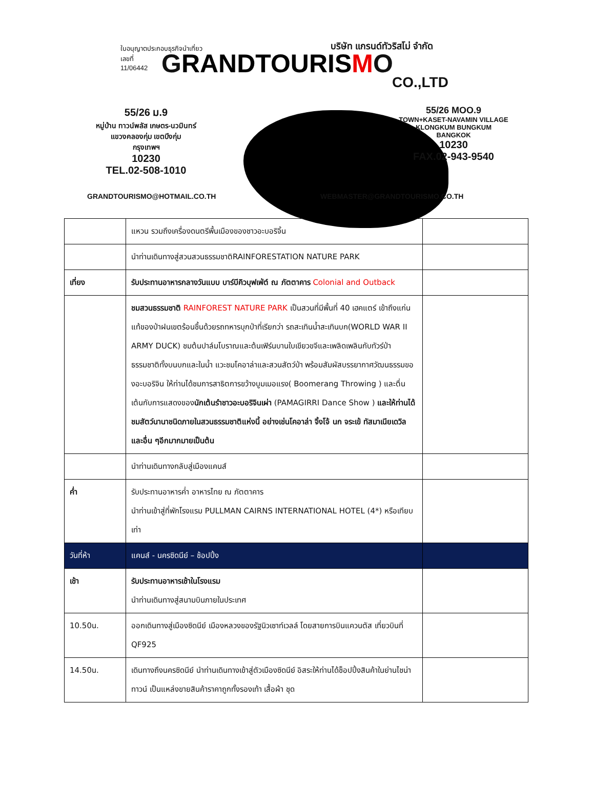ใบอนุญาตประกอบธุรกิจนำเที่ยว
เลขที่
11/06442
บริษัท แกรนด์ทัวริสโม่ จำกัด
GRANDTOURIS MO
CO.,LTD
55/26 ม.9
หมู่บ้าน ทาวน์พลัส เกษตร-นวมินทร์
แขวงคลองกุ่ม เขตบึงกุ่ม
กรุงเทพฯ
10230
TEL.02-508-1010
55/26 MOO.9
TOWN+KASET-NAVAMIN VILLAGE
KLONGKUM BUNGKUM
BANGKOK
10230
FAX.02-943-9540
GRANDTOURISMO@HOTMAIL.CO.TH WEBMASTER@GRANDTOURISMO.CO.TH
| | แหวน รวมถึงเครื่องดนตรีพื้นเมืองของชาวอะบอริจิ้น | |
| | นำท่านเดินทางสู่สวนสวนธรรมชาติRAINFORESTATION NATURE PARK | |
| เที่ยง | รับประทานอาหารกลางวันแบบ บาร์บีคิวบุฟเฟ่ต์ ณ ภัตตาคาร Colonial and Outback | |
| | ชมสวนธรรมชาติ RAINFOREST NATURE PARK เป็นสวนที่มีพื้นที่ 40 เฮคแตร์ เข้าถึงแก่นแท้ของป่าฝนเขตร้อนชื้นด้วยรถทหารบุกป่าที่เรียกว่า รถสะเทินน้ำสะเทินบก(WORLD WAR II ARMY DUCK) ชมต้นปาล์มโบราณและต้นเฟิร์นบานใบเขียวขจีและเพลิดเพลินกับทัวร์ป่าธรรมชาติทั้งบนบกและในน้ำ แวะชมโคอาล่าและสวนสัตว์ป่า พร้อมสัมผัสบรรยากาศวัฒนธรรมของอะบอริจิน ให้ท่านได้ชมการสาธิตการขว้างบูมเมอแรง( Boomerang Throwing ) และตื่นเต้นกับการแสดงของ นักเต้นรำชาวอะบอริจินเผ่า (PAMAGIRRI Dance Show ) และให้ท่านได้ชมสัตว์นานาชนิดภายในสวนธรรมชาติแห่งนี้ อย่างเช่นโคอาล่า จิ้งโจ้ นก จระเข้ ทัสมาเนียเดวิล และอื่น ๆอีกมากมายเป็นต้น | |
| | นำท่านเดินทางกลับสู่เมืองแคนส์ | |
| ค่ำ | รับประทานอาหารค่ำ อาหารไทย ณ ภัตตาคาร นำท่านเข้าสู่ที่พักโรงแรม PULLMAN CAIRNS INTERNATIONAL HOTEL (4*) หรือเทียบเท่า | |
| วันที่ห้า | แคนส์ - นครซิดนีย์ – ช้อปปิ้ง | |
| เช้า | รับประทานอาหารเช้าในโรงแรม นำท่านเดินทางสู่สนามบินภายในประเทศ | |
| 10.50น. | ออกเดินทางสู่เมืองซิดนีย์ เมืองหลวงของรัฐนิวเซาท์เวลล์ โดยสายการบินแควนตัส เที่ยวบินที่ QF925 | |
| 14.50น. | เดินทางถึงนครซิดนีย์ นำท่านเดินทางเข้าสู่ตัวเมืองซิดนีย์ อิสระให้ท่านได้ช็อปปิ้งสินค้าในย่านไชน่าทาวน์ เป็นแหล่งขายสินค้าราคาถูกทั้งรองเท้า เสื้อผ้า ชุด | |